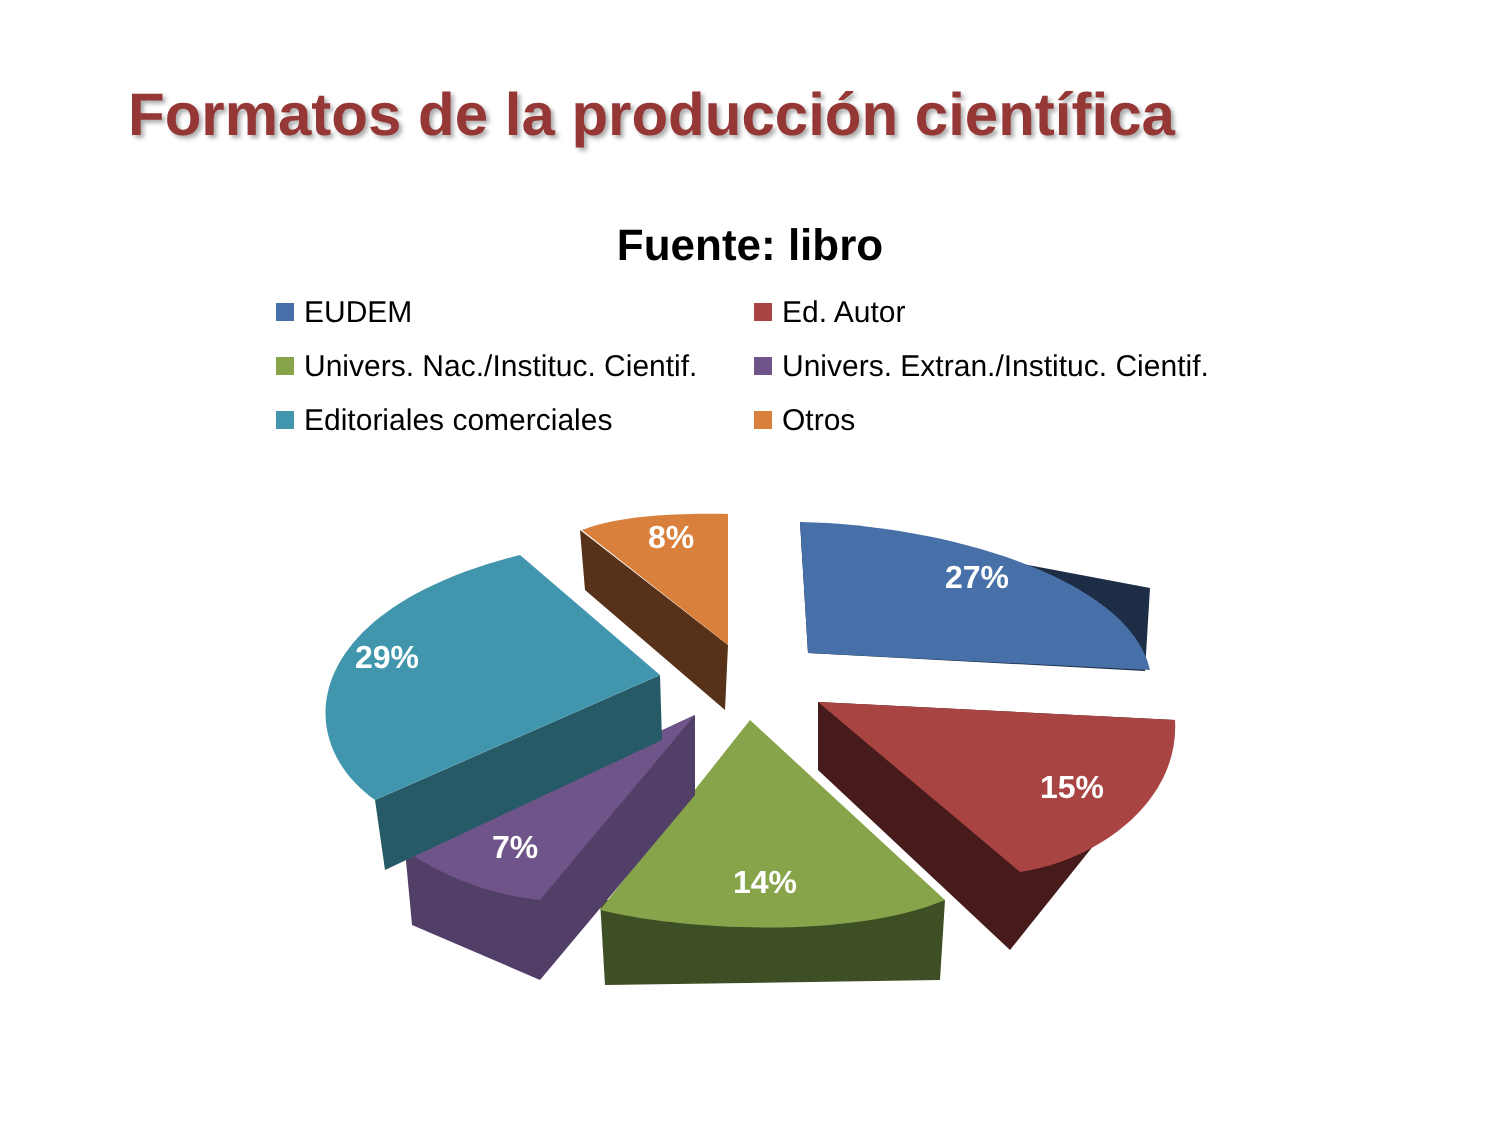Formatos de la producción científica
Fuente: libro
EUDEM
Ed. Autor
Univers. Nac./Instituc. Cientif.
Univers. Extran./Instituc. Cientif.
Editoriales comerciales
Otros
27%
15%
14%
7%
29%
8%